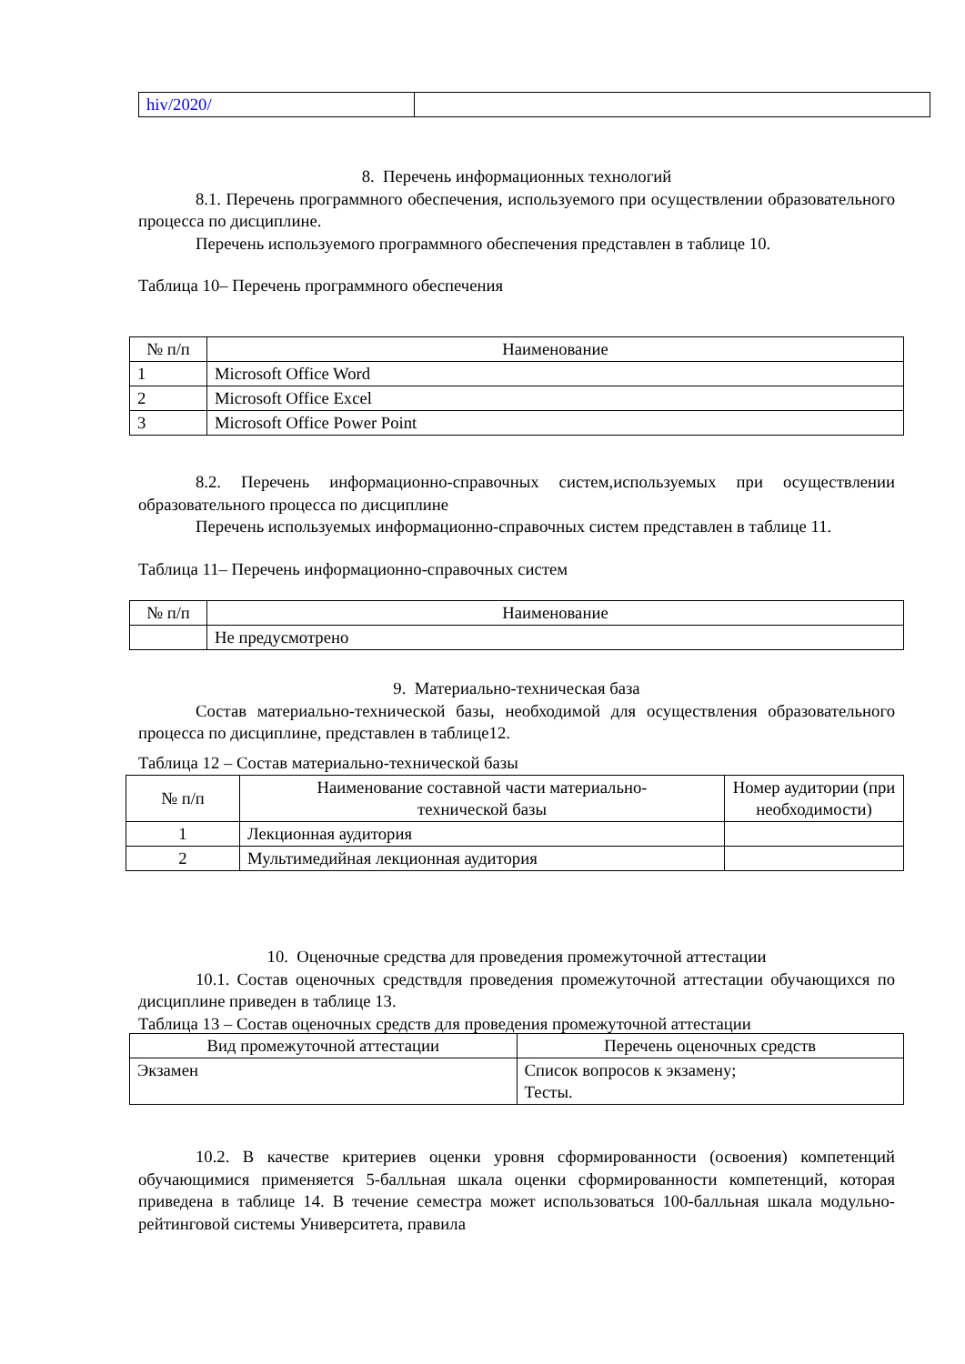| hiv/2020/ | |
8. Перечень информационных технологий
8.1. Перечень программного обеспечения, используемого при осуществлении образовательного процесса по дисциплине.
Перечень используемого программного обеспечения представлен в таблице 10.
Таблица 10– Перечень программного обеспечения
| № п/п | Наименование |
| --- | --- |
| 1 | Microsoft Office Word |
| 2 | Microsoft Office Excel |
| 3 | Microsoft Office Power Point |
8.2. Перечень информационно-справочных систем,используемых при осуществлении образовательного процесса по дисциплине
Перечень используемых информационно-справочных систем представлен в таблице 11.
Таблица 11– Перечень информационно-справочных систем
| № п/п | Наименование |
| --- | --- |
| | Не предусмотрено |
9. Материально-техническая база
Состав материально-технической базы, необходимой для осуществления образовательного процесса по дисциплине, представлен в таблице12.
Таблица 12 – Состав материально-технической базы
| № п/п | Наименование составной части материально- технической базы | Номер аудитории (при необходимости) |
| --- | --- | --- |
| 1 | Лекционная аудитория | |
| 2 | Мультимедийная лекционная аудитория | |
10. Оценочные средства для проведения промежуточной аттестации
10.1. Состав оценочных средствдля проведения промежуточной аттестации обучающихся по дисциплине приведен в таблице 13.
Таблица 13 – Состав оценочных средств для проведения промежуточной аттестации
| Вид промежуточной аттестации | Перечень оценочных средств |
| --- | --- |
| Экзамен | Список вопросов к экзамену; Тесты. |
10.2. В качестве критериев оценки уровня сформированности (освоения) компетенций обучающимися применяется 5-балльная шкала оценки сформированности компетенций, которая приведена в таблице 14. В течение семестра может использоваться 100-балльная шкала модульно-рейтинговой системы Университета, правила